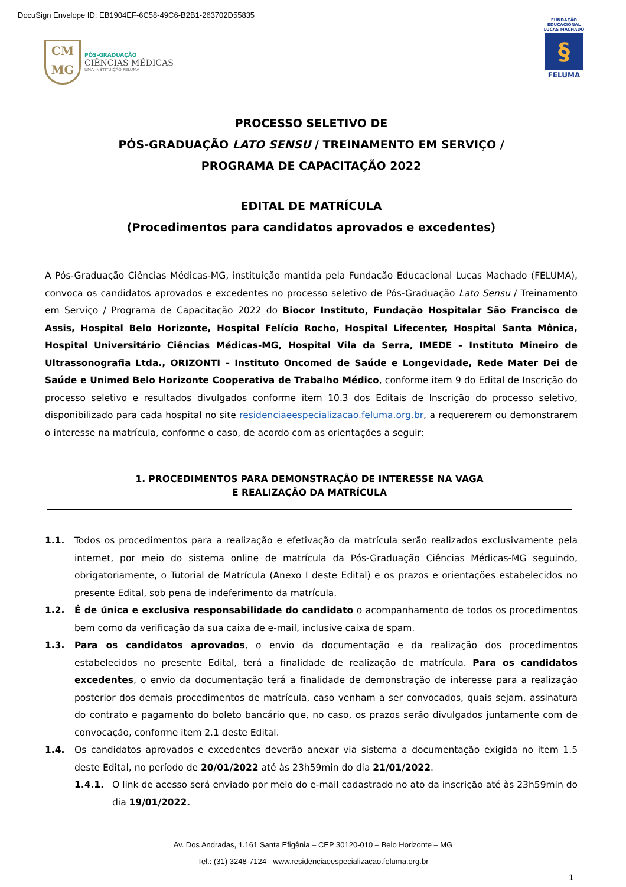DocuSign Envelope ID: EB1904EF-6C58-49C6-B2B1-263702D55835
CM
MG
PÓS-GRADUAÇÃO
CIÊNCIAS MÉDICAS
UMA INSTITUIÇÃO FELUMA
FUNDAÇÃO EDUCACIONAL LUCAS MACHADO
§
FELUMA
PROCESSO SELETIVO DE
PÓS-GRADUAÇÃO LATO SENSU / TREINAMENTO EM SERVIÇO /
PROGRAMA DE CAPACITAÇÃO 2022
EDITAL DE MATRÍCULA
(Procedimentos para candidatos aprovados e excedentes)
A Pós-Graduação Ciências Médicas-MG, instituição mantida pela Fundação Educacional Lucas Machado (FELUMA), convoca os candidatos aprovados e excedentes no processo seletivo de Pós-Graduação Lato Sensu / Treinamento em Serviço / Programa de Capacitação 2022 do Biocor Instituto, Fundação Hospitalar São Francisco de Assis, Hospital Belo Horizonte, Hospital Felício Rocho, Hospital Lifecenter, Hospital Santa Mônica, Hospital Universitário Ciências Médicas-MG, Hospital Vila da Serra, IMEDE – Instituto Mineiro de Ultrassonografia Ltda., ORIZONTI – Instituto Oncomed de Saúde e Longevidade, Rede Mater Dei de Saúde e Unimed Belo Horizonte Cooperativa de Trabalho Médico, conforme item 9 do Edital de Inscrição do processo seletivo e resultados divulgados conforme item 10.3 dos Editais de Inscrição do processo seletivo, disponibilizado para cada hospital no site residenciaeespecializacao.feluma.org.br, a requererem ou demonstrarem o interesse na matrícula, conforme o caso, de acordo com as orientações a seguir:
1. PROCEDIMENTOS PARA DEMONSTRAÇÃO DE INTERESSE NA VAGA
E REALIZAÇÃO DA MATRÍCULA
1.1. Todos os procedimentos para a realização e efetivação da matrícula serão realizados exclusivamente pela internet, por meio do sistema online de matrícula da Pós-Graduação Ciências Médicas-MG seguindo, obrigatoriamente, o Tutorial de Matrícula (Anexo I deste Edital) e os prazos e orientações estabelecidos no presente Edital, sob pena de indeferimento da matrícula.
1.2. É de única e exclusiva responsabilidade do candidato o acompanhamento de todos os procedimentos bem como da verificação da sua caixa de e-mail, inclusive caixa de spam.
1.3. Para os candidatos aprovados, o envio da documentação e da realização dos procedimentos estabelecidos no presente Edital, terá a finalidade de realização de matrícula. Para os candidatos excedentes, o envio da documentação terá a finalidade de demonstração de interesse para a realização posterior dos demais procedimentos de matrícula, caso venham a ser convocados, quais sejam, assinatura do contrato e pagamento do boleto bancário que, no caso, os prazos serão divulgados juntamente com de convocação, conforme item 2.1 deste Edital.
1.4. Os candidatos aprovados e excedentes deverão anexar via sistema a documentação exigida no item 1.5 deste Edital, no período de 20/01/2022 até às 23h59min do dia 21/01/2022.
1.4.1. O link de acesso será enviado por meio do e-mail cadastrado no ato da inscrição até às 23h59min do dia 19/01/2022.
Av. Dos Andradas, 1.161 Santa Efigênia – CEP 30120-010 – Belo Horizonte – MG
Tel.: (31) 3248-7124 - www.residenciaeespecializacao.feluma.org.br
1